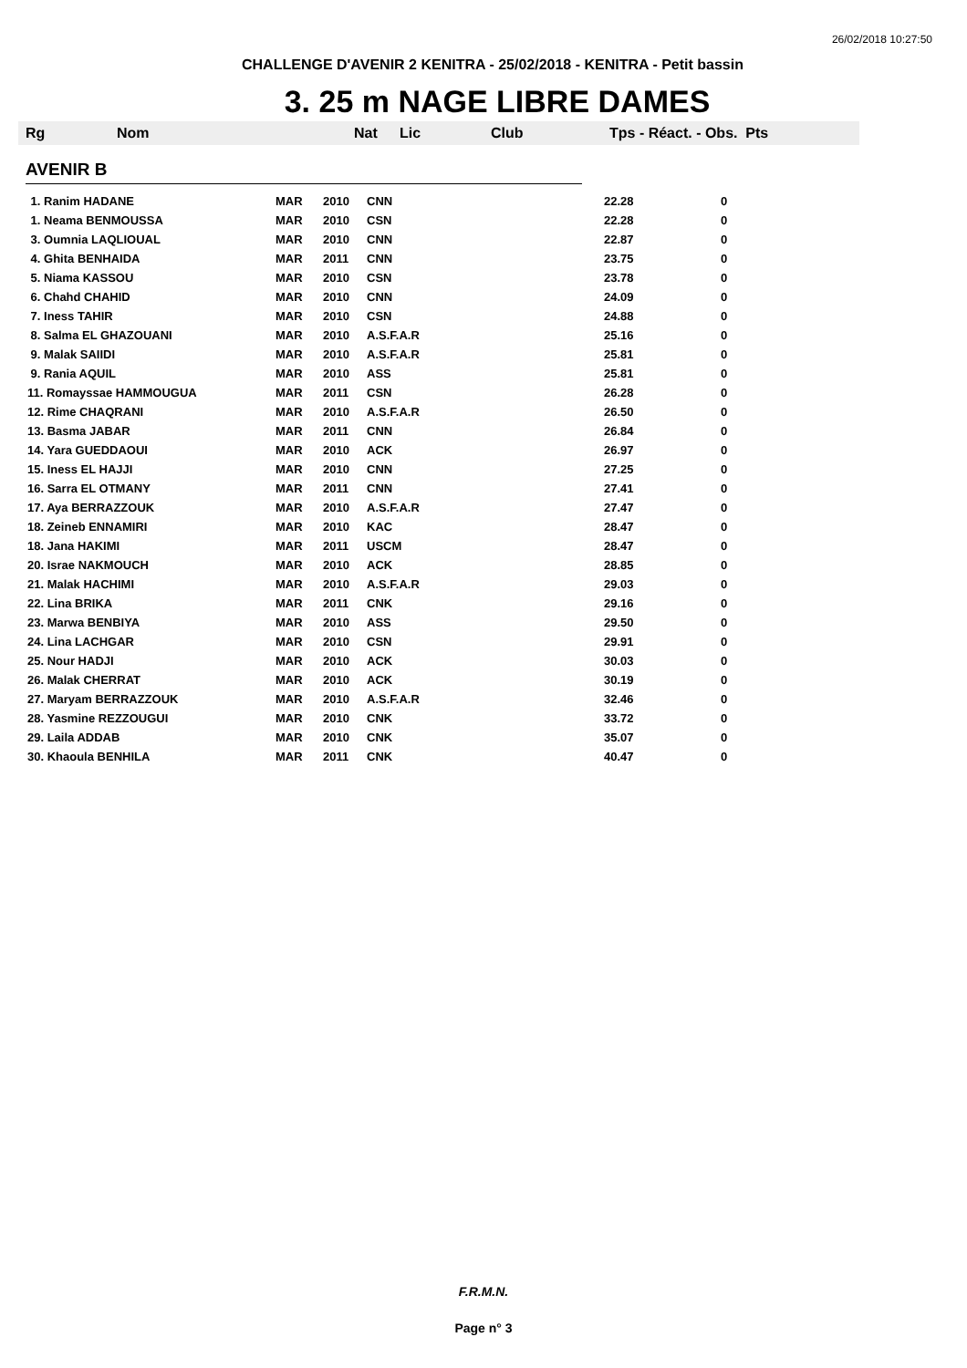26/02/2018 10:27:50
CHALLENGE D'AVENIR 2 KENITRA - 25/02/2018 - KENITRA - Petit bassin
3. 25 m NAGE LIBRE DAMES
Rg Nom Nat Lic Club Tps - Réact. - Obs. Pts
AVENIR B
| 1. Ranim HADANE | MAR | 2010 | CNN | 22.28 | 0 |
| 1. Neama BENMOUSSA | MAR | 2010 | CSN | 22.28 | 0 |
| 3. Oumnia LAQLIOUAL | MAR | 2010 | CNN | 22.87 | 0 |
| 4. Ghita BENHAIDA | MAR | 2011 | CNN | 23.75 | 0 |
| 5. Niama KASSOU | MAR | 2010 | CSN | 23.78 | 0 |
| 6. Chahd CHAHID | MAR | 2010 | CNN | 24.09 | 0 |
| 7. Iness TAHIR | MAR | 2010 | CSN | 24.88 | 0 |
| 8. Salma EL GHAZOUANI | MAR | 2010 | A.S.F.A.R | 25.16 | 0 |
| 9. Malak SAIIDI | MAR | 2010 | A.S.F.A.R | 25.81 | 0 |
| 9. Rania AQUIL | MAR | 2010 | ASS | 25.81 | 0 |
| 11. Romayssae HAMMOUGUA | MAR | 2011 | CSN | 26.28 | 0 |
| 12. Rime CHAQRANI | MAR | 2010 | A.S.F.A.R | 26.50 | 0 |
| 13. Basma JABAR | MAR | 2011 | CNN | 26.84 | 0 |
| 14. Yara GUEDDAOUI | MAR | 2010 | ACK | 26.97 | 0 |
| 15. Iness EL HAJJI | MAR | 2010 | CNN | 27.25 | 0 |
| 16. Sarra EL OTMANY | MAR | 2011 | CNN | 27.41 | 0 |
| 17. Aya BERRAZZOUK | MAR | 2010 | A.S.F.A.R | 27.47 | 0 |
| 18. Zeineb ENNAMIRI | MAR | 2010 | KAC | 28.47 | 0 |
| 18. Jana HAKIMI | MAR | 2011 | USCM | 28.47 | 0 |
| 20. Israe NAKMOUCH | MAR | 2010 | ACK | 28.85 | 0 |
| 21. Malak HACHIMI | MAR | 2010 | A.S.F.A.R | 29.03 | 0 |
| 22. Lina BRIKA | MAR | 2011 | CNK | 29.16 | 0 |
| 23. Marwa BENBIYA | MAR | 2010 | ASS | 29.50 | 0 |
| 24. Lina LACHGAR | MAR | 2010 | CSN | 29.91 | 0 |
| 25. Nour HADJI | MAR | 2010 | ACK | 30.03 | 0 |
| 26. Malak CHERRAT | MAR | 2010 | ACK | 30.19 | 0 |
| 27. Maryam BERRAZZOUK | MAR | 2010 | A.S.F.A.R | 32.46 | 0 |
| 28. Yasmine REZZOUGUI | MAR | 2010 | CNK | 33.72 | 0 |
| 29. Laila ADDAB | MAR | 2010 | CNK | 35.07 | 0 |
| 30. Khaoula BENHILA | MAR | 2011 | CNK | 40.47 | 0 |
F.R.M.N.
Page n° 3